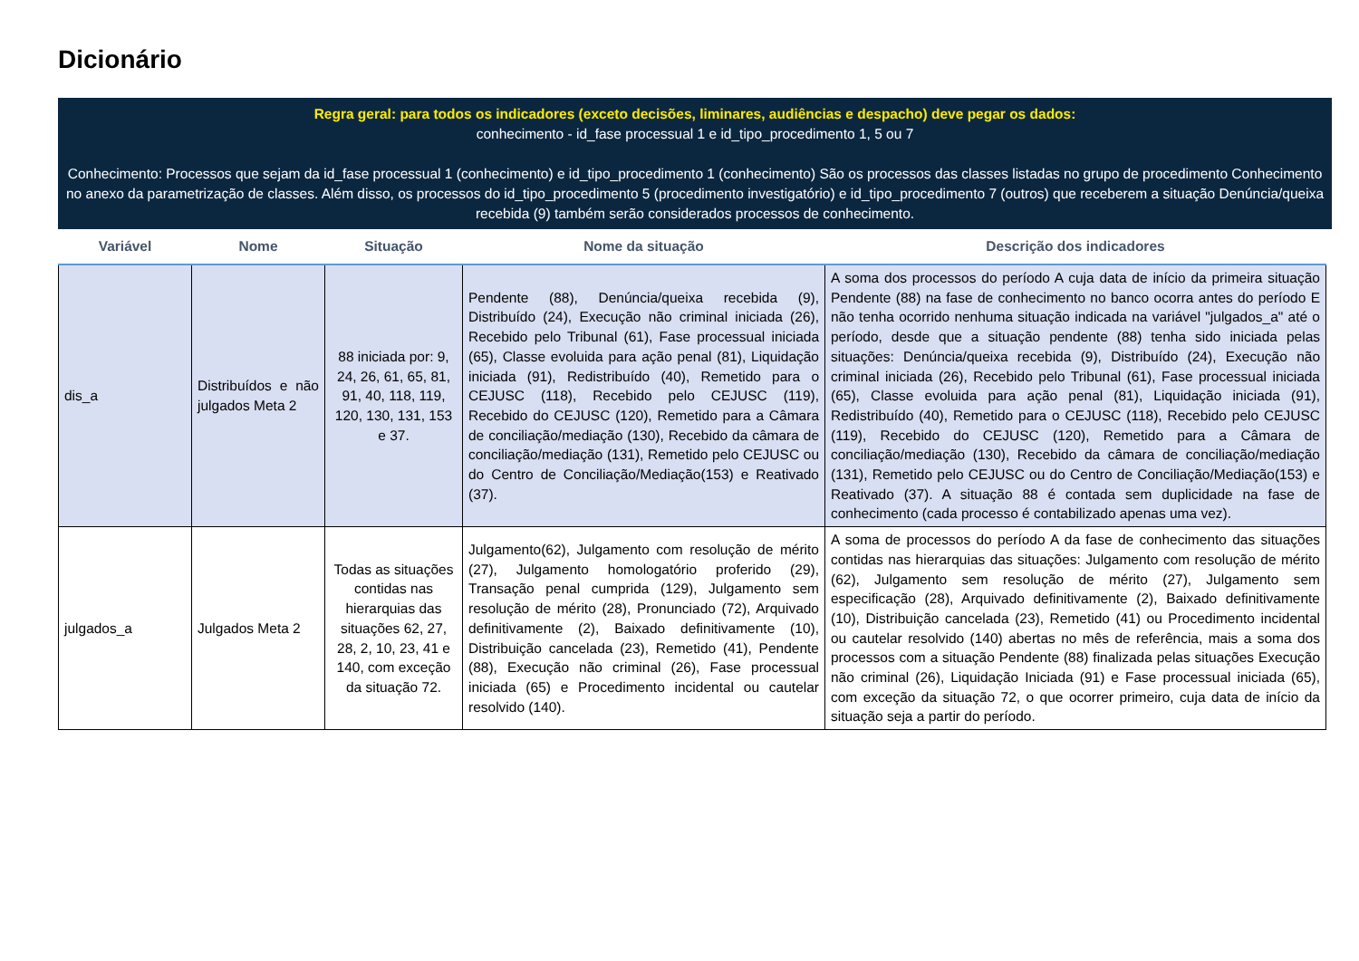Dicionário
Regra geral: para todos os indicadores (exceto decisões, liminares, audiências e despacho) deve pegar os dados:
conhecimento - id_fase processual 1 e id_tipo_procedimento 1, 5 ou 7
Conhecimento: Processos que sejam da id_fase processual 1 (conhecimento) e id_tipo_procedimento 1 (conhecimento) São os processos das classes listadas no grupo de procedimento Conhecimento no anexo da parametrização de classes. Além disso, os processos do id_tipo_procedimento 5 (procedimento investigatório) e id_tipo_procedimento 7 (outros) que receberem a situação Denúncia/queixa recebida (9) também serão considerados processos de conhecimento.
| Variável | Nome | Situação | Nome da situação | Descrição dos indicadores |
| --- | --- | --- | --- | --- |
| dis_a | Distribuídos e não julgados Meta 2 | 88 iniciada por: 9, 24, 26, 61, 65, 81, 91, 40, 118, 119, 120, 130, 131, 153 e 37. | Pendente (88), Denúncia/queixa recebida (9), Distribuído (24), Execução não criminal iniciada (26), Recebido pelo Tribunal (61), Fase processual iniciada (65), Classe evoluida para ação penal (81), Liquidação iniciada (91), Redistribuído (40), Remetido para o CEJUSC (118), Recebido pelo CEJUSC (119), Recebido do CEJUSC (120), Remetido para a Câmara de conciliação/mediação (130), Recebido da câmara de conciliação/mediação (131), Remetido pelo CEJUSC ou do Centro de Conciliação/Mediação(153) e Reativado (37). | A soma dos processos do período A cuja data de início da primeira situação Pendente (88) na fase de conhecimento no banco ocorra antes do período E não tenha ocorrido nenhuma situação indicada na variável "julgados_a" até o período, desde que a situação pendente (88) tenha sido iniciada pelas situações: Denúncia/queixa recebida (9), Distribuído (24), Execução não criminal iniciada (26), Recebido pelo Tribunal (61), Fase processual iniciada (65), Classe evoluida para ação penal (81), Liquidação iniciada (91), Redistribuído (40), Remetido para o CEJUSC (118), Recebido pelo CEJUSC (119), Recebido do CEJUSC (120), Remetido para a Câmara de conciliação/mediação (130), Recebido da câmara de conciliação/mediação (131), Remetido pelo CEJUSC ou do Centro de Conciliação/Mediação(153) e Reativado (37). A situação 88 é contada sem duplicidade na fase de conhecimento (cada processo é contabilizado apenas uma vez). |
| julgados_a | Julgados Meta 2 | Todas as situações contidas nas hierarquias das situações 62, 27, 28, 2, 10, 23, 41 e 140, com exceção da situação 72. | Julgamento(62), Julgamento com resolução de mérito (27), Julgamento homologatório proferido (29), Transação penal cumprida (129), Julgamento sem resolução de mérito (28), Pronunciado (72), Arquivado definitivamente (2), Baixado definitivamente (10), Distribuição cancelada (23), Remetido (41), Pendente (88), Execução não criminal (26), Fase processual iniciada (65) e Procedimento incidental ou cautelar resolvido (140). | A soma de processos do período A da fase de conhecimento das situações contidas nas hierarquias das situações: Julgamento com resolução de mérito (62), Julgamento sem resolução de mérito (27), Julgamento sem especificação (28), Arquivado definitivamente (2), Baixado definitivamente (10), Distribuição cancelada (23), Remetido (41) ou Procedimento incidental ou cautelar resolvido (140) abertas no mês de referência, mais a soma dos processos com a situação Pendente (88) finalizada pelas situações Execução não criminal (26), Liquidação Iniciada (91) e Fase processual iniciada (65), com exceção da situação 72, o que ocorrer primeiro, cuja data de início da situação seja a partir do período. |